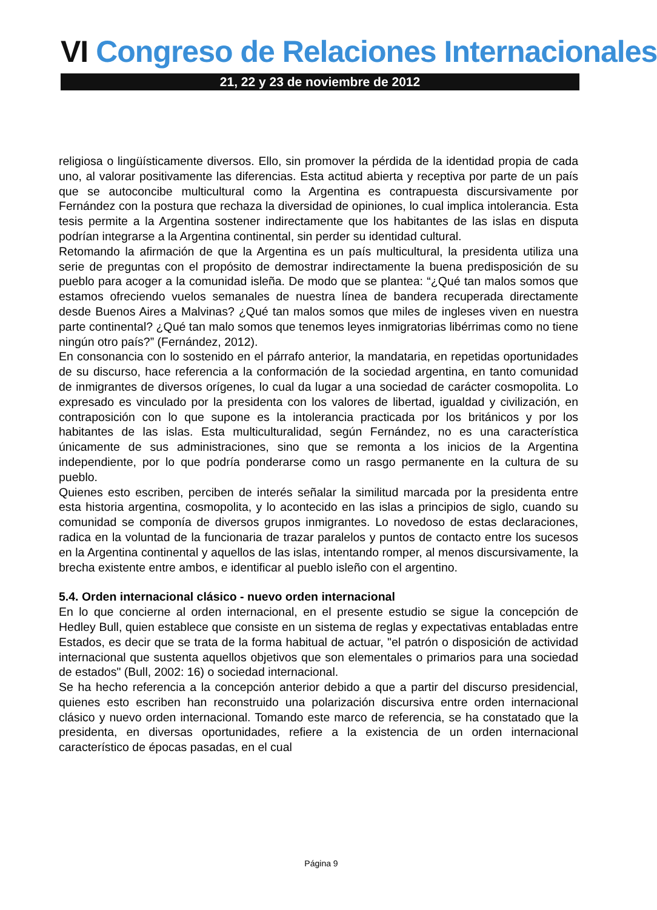VI Congreso de Relaciones Internacionales
21, 22 y 23 de noviembre de 2012
religiosa o lingüísticamente diversos. Ello, sin promover la pérdida de la identidad propia de cada uno, al valorar positivamente las diferencias. Esta actitud abierta y receptiva por parte de un país que se autoconcibe multicultural como la Argentina es contrapuesta discursivamente por Fernández con la postura que rechaza la diversidad de opiniones, lo cual implica intolerancia. Esta tesis permite a la Argentina sostener indirectamente que los habitantes de las islas en disputa podrían integrarse a la Argentina continental, sin perder su identidad cultural.
Retomando la afirmación de que la Argentina es un país multicultural, la presidenta utiliza una serie de preguntas con el propósito de demostrar indirectamente la buena predisposición de su pueblo para acoger a la comunidad isleña. De modo que se plantea: “¿Qué tan malos somos que estamos ofreciendo vuelos semanales de nuestra línea de bandera recuperada directamente desde Buenos Aires a Malvinas? ¿Qué tan malos somos que miles de ingleses viven en nuestra parte continental? ¿Qué tan malo somos que tenemos leyes inmigratorias libérrimas como no tiene ningún otro país?” (Fernández, 2012).
En consonancia con lo sostenido en el párrafo anterior, la mandataria, en repetidas oportunidades de su discurso, hace referencia a la conformación de la sociedad argentina, en tanto comunidad de inmigrantes de diversos orígenes, lo cual da lugar a una sociedad de carácter cosmopolita. Lo expresado es vinculado por la presidenta con los valores de libertad, igualdad y civilización, en contraposición con lo que supone es la intolerancia practicada por los británicos y por los habitantes de las islas. Esta multiculturalidad, según Fernández, no es una característica únicamente de sus administraciones, sino que se remonta a los inicios de la Argentina independiente, por lo que podría ponderarse como un rasgo permanente en la cultura de su pueblo.
Quienes esto escriben, perciben de interés señalar la similitud marcada por la presidenta entre esta historia argentina, cosmopolita, y lo acontecido en las islas a principios de siglo, cuando su comunidad se componía de diversos grupos inmigrantes. Lo novedoso de estas declaraciones, radica en la voluntad de la funcionaria de trazar paralelos y puntos de contacto entre los sucesos en la Argentina continental y aquellos de las islas, intentando romper, al menos discursivamente, la brecha existente entre ambos, e identificar al pueblo isleño con el argentino.
5.4. Orden internacional clásico - nuevo orden internacional
En lo que concierne al orden internacional, en el presente estudio se sigue la concepción de Hedley Bull, quien establece que consiste en un sistema de reglas y expectativas entabladas entre Estados, es decir que se trata de la forma habitual de actuar, "el patrón o disposición de actividad internacional que sustenta aquellos objetivos que son elementales o primarios para una sociedad de estados" (Bull, 2002: 16) o sociedad internacional.
Se ha hecho referencia a la concepción anterior debido a que a partir del discurso presidencial, quienes esto escriben han reconstruido una polarización discursiva entre orden internacional clásico y nuevo orden internacional. Tomando este marco de referencia, se ha constatado que la presidenta, en diversas oportunidades, refiere a la existencia de un orden internacional característico de épocas pasadas, en el cual
Página 9